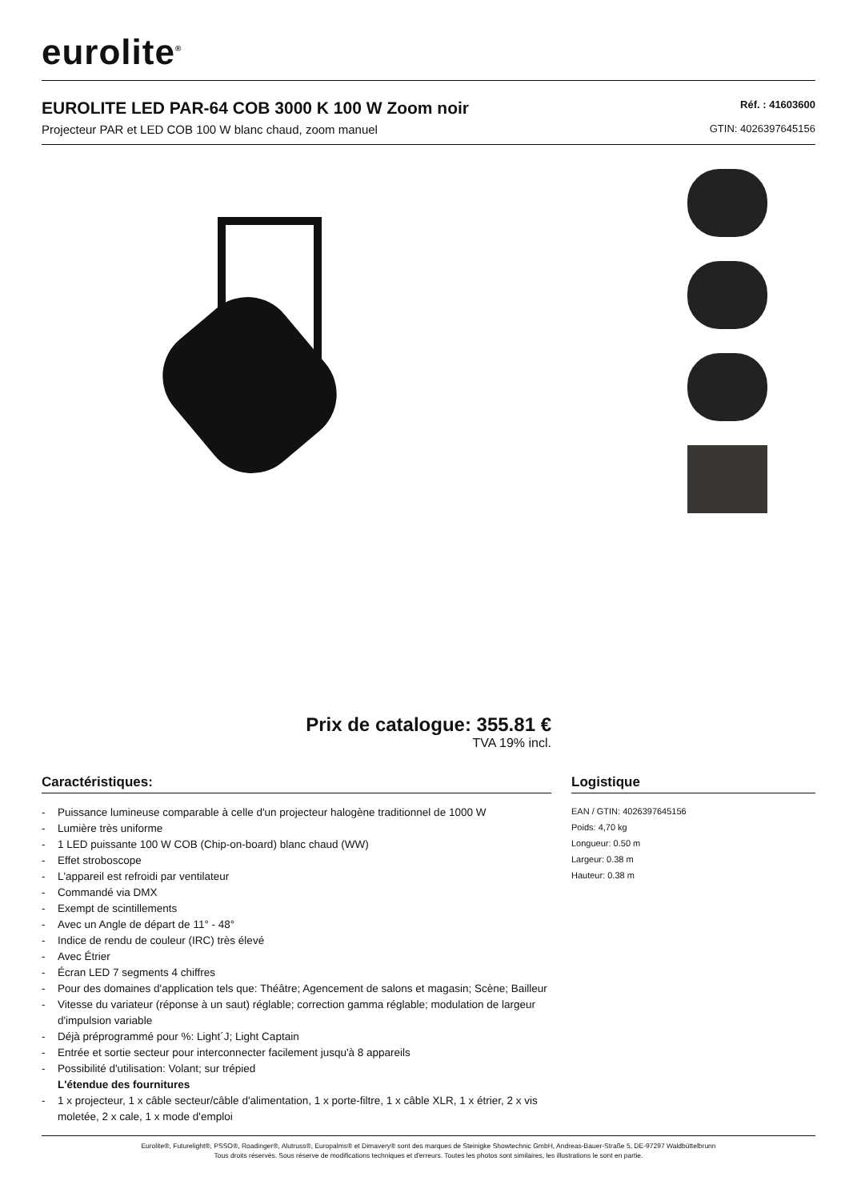eurolite<sup>®</sup>
EUROLITE LED PAR-64 COB 3000 K 100 W Zoom noir
Projecteur PAR et LED COB 100 W blanc chaud, zoom manuel
Réf. : 41603600
GTIN: 4026397645156
Prix de catalogue: 355.81 €
TVA 19% incl.
Caractéristiques:
- Puissance lumineuse comparable à celle d'un projecteur halogène traditionnel de 1000 W
- Lumière très uniforme
- 1 LED puissante 100 W COB (Chip-on-board) blanc chaud (WW)
- Effet stroboscope
- L'appareil est refroidi par ventilateur
- Commandé via DMX
- Exempt de scintillements
- Avec un Angle de départ de 11° - 48°
- Indice de rendu de couleur (IRC) très élevé
- Avec Étrier
- Écran LED 7 segments 4 chiffres
- Pour des domaines d'application tels que: Théâtre; Agencement de salons et magasin; Scène; Bailleur
- Vitesse du variateur (réponse à un saut) réglable; correction gamma réglable; modulation de largeur d'impulsion variable
- Déjà préprogrammé pour %: Light´J; Light Captain
- Entrée et sortie secteur pour interconnecter facilement jusqu'à 8 appareils
- Possibilité d'utilisation: Volant; sur trépied
L'étendue des fournitures
- 1 x projecteur, 1 x câble secteur/câble d'alimentation, 1 x porte-filtre, 1 x câble XLR, 1 x étrier, 2 x vis moletée, 2 x cale, 1 x mode d'emploi
Logistique
EAN / GTIN: 4026397645156
Poids: 4,70 kg
Longueur: 0.50 m
Largeur: 0.38 m
Hauteur: 0.38 m
Eurolite®, Futurelight®, PSSO®, Roadinger®, Alutruss®, Europalms® et Dimavery® sont des marques de Steinigke Showtechnic GmbH, Andreas-Bauer-Straße 5, DE-97297 Waldbüttelbrunn
Tous droits réservés. Sous réserve de modifications techniques et d'erreurs. Toutes les photos sont similaires, les illustrations le sont en partie.